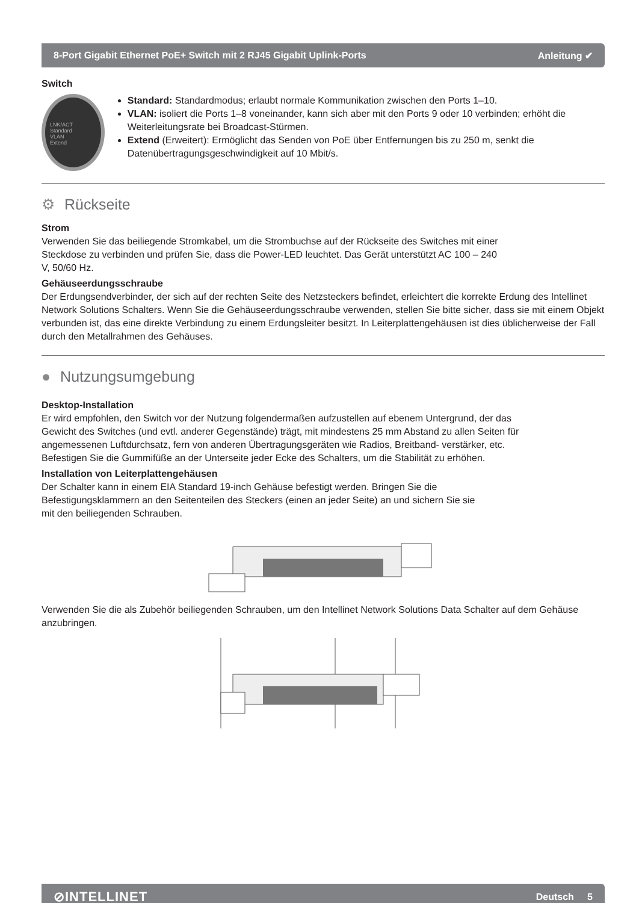8-Port Gigabit Ethernet PoE+ Switch mit 2 RJ45 Gigabit Uplink-Ports Anleitung ✔
Switch
LNK/ACT
Standard
VLAN
Extend
Standard: Standardmodus; erlaubt normale Kommunikation zwischen den Ports 1–10.
VLAN: isoliert die Ports 1–8 voneinander, kann sich aber mit den Ports 9 oder 10 verbinden; erhöht die Weiterleitungsrate bei Broadcast-Stürmen.
Extend (Erweitert): Ermöglicht das Senden von PoE über Entfernungen bis zu 250 m, senkt die Datenübertragungsgeschwindigkeit auf 10 Mbit/s.
⚙ Rückseite
Strom
Verwenden Sie das beiliegende Stromkabel, um die Strombuchse auf der Rückseite des Switches mit einer Steckdose zu verbinden und prüfen Sie, dass die Power-LED leuchtet. Das Gerät unterstützt AC 100 – 240 V, 50/60 Hz.
Gehäuseerdungsschraube
Der Erdungsendverbinder, der sich auf der rechten Seite des Netzsteckers befindet, erleichtert die korrekte Erdung des Intellinet Network Solutions Schalters. Wenn Sie die Gehäuseerdungsschraube verwenden, stellen Sie bitte sicher, dass sie mit einem Objekt verbunden ist, das eine direkte Verbindung zu einem Erdungsleiter besitzt. In Leiterplattengehäusen ist dies üblicherweise der Fall durch den Metallrahmen des Gehäuses.
● Nutzungsumgebung
Desktop-Installation
Er wird empfohlen, den Switch vor der Nutzung folgendermaßen aufzustellen auf ebenem Untergrund, der das Gewicht des Switches (und evtl. anderer Gegenstände) trägt, mit mindestens 25 mm Abstand zu allen Seiten für angemessenen Luftdurchsatz, fern von anderen Übertragungsgeräten wie Radios, Breitband- verstärker, etc. Befestigen Sie die Gummifüße an der Unterseite jeder Ecke des Schalters, um die Stabilität zu erhöhen.
Installation von Leiterplattengehäusen
Der Schalter kann in einem EIA Standard 19-inch Gehäuse befestigt werden. Bringen Sie die Befestigungsklammern an den Seitenteilen des Steckers (einen an jeder Seite) an und sichern Sie sie mit den beiliegenden Schrauben.
Verwenden Sie die als Zubehör beiliegenden Schrauben, um den Intellinet Network Solutions Data Schalter auf dem Gehäuse anzubringen.
⊘INTELLINET Deutsch 5